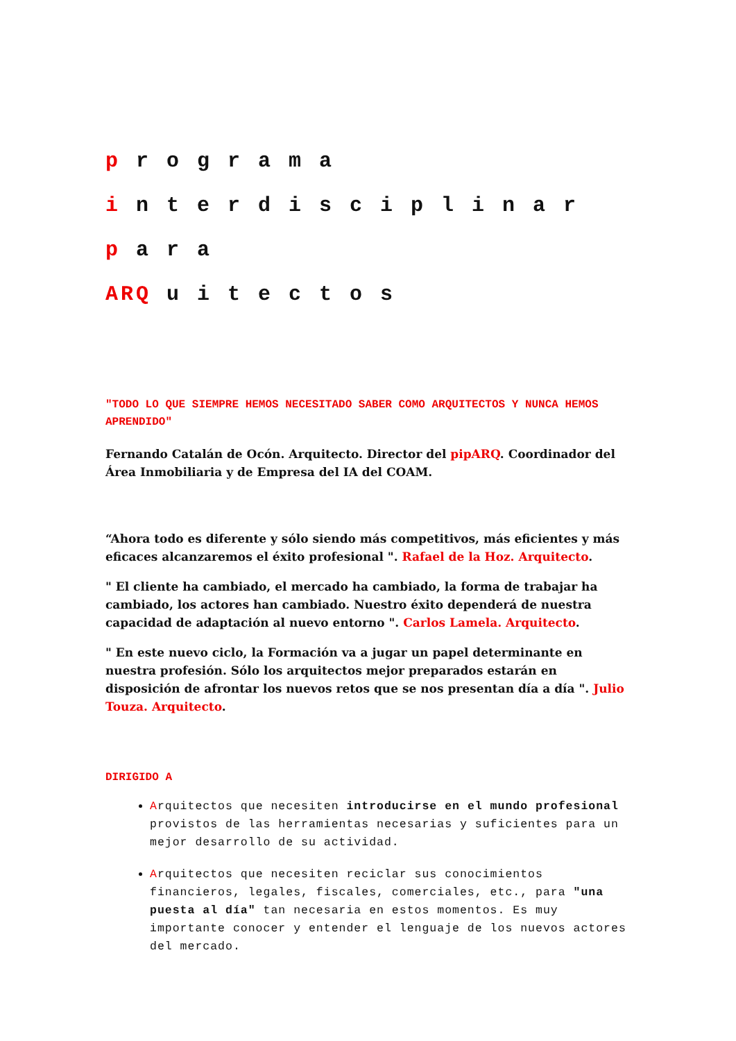p r o g r a m a
i n t e r d i s c i p l i n a r
p a r a
ARQ u i t e c t o s
"TODO LO QUE SIEMPRE HEMOS NECESITADO SABER COMO ARQUITECTOS Y NUNCA HEMOS APRENDIDO"
Fernando Catalán de Ocón. Arquitecto. Director del pipARQ. Coordinador del Área Inmobiliaria y de Empresa del IA del COAM.
“Ahora todo es diferente y sólo siendo más competitivos, más eficientes y más eficaces alcanzaremos el éxito profesional ". Rafael de la Hoz. Arquitecto.
" El cliente ha cambiado, el mercado ha cambiado, la forma de trabajar ha cambiado, los actores han cambiado. Nuestro éxito dependerá de nuestra capacidad de adaptación al nuevo entorno ". Carlos Lamela. Arquitecto.
" En este nuevo ciclo, la Formación va a jugar un papel determinante en nuestra profesión. Sólo los arquitectos mejor preparados estarán en disposición de afrontar los nuevos retos que se nos presentan día a día ". Julio Touza. Arquitecto.
DIRIGIDO A
Arquitectos que necesiten introducirse en el mundo profesional provistos de las herramientas necesarias y suficientes para un mejor desarrollo de su actividad.
Arquitectos que necesiten reciclar sus conocimientos financieros, legales, fiscales, comerciales, etc., para "una puesta al día" tan necesaria en estos momentos. Es muy importante conocer y entender el lenguaje de los nuevos actores del mercado.